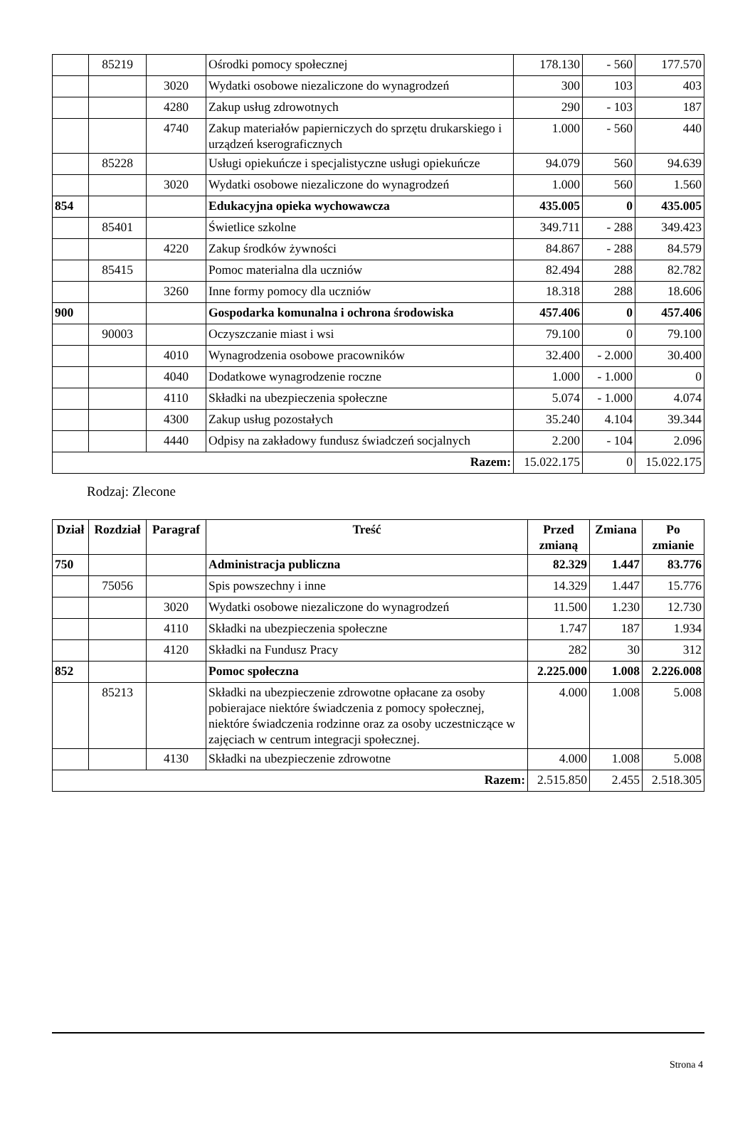| | 85219 | | Ośrodki pomocy społecznej | 178.130 | - 560 | 177.570 |
| | | 3020 | Wydatki osobowe niezaliczone do wynagrodzeń | 300 | 103 | 403 |
| | | 4280 | Zakup usług zdrowotnych | 290 | - 103 | 187 |
| | | 4740 | Zakup materiałów papierniczych do sprzętu drukarskiego i urządzeń kserograficznych | 1.000 | - 560 | 440 |
| | 85228 | | Usługi opiekuńcze i specjalistyczne usługi opiekuńcze | 94.079 | 560 | 94.639 |
| | | 3020 | Wydatki osobowe niezaliczone do wynagrodzeń | 1.000 | 560 | 1.560 |
| 854 | | | Edukacyjna opieka wychowawcza | 435.005 | 0 | 435.005 |
| | 85401 | | Świetlice szkolne | 349.711 | - 288 | 349.423 |
| | | 4220 | Zakup środków żywności | 84.867 | - 288 | 84.579 |
| | 85415 | | Pomoc materialna dla uczniów | 82.494 | 288 | 82.782 |
| | | 3260 | Inne formy pomocy dla uczniów | 18.318 | 288 | 18.606 |
| 900 | | | Gospodarka komunalna i ochrona środowiska | 457.406 | 0 | 457.406 |
| | 90003 | | Oczyszczanie miast i wsi | 79.100 | 0 | 79.100 |
| | | 4010 | Wynagrodzenia osobowe pracowników | 32.400 | - 2.000 | 30.400 |
| | | 4040 | Dodatkowe wynagrodzenie roczne | 1.000 | - 1.000 | 0 |
| | | 4110 | Składki na ubezpieczenia społeczne | 5.074 | - 1.000 | 4.074 |
| | | 4300 | Zakup usług pozostałych | 35.240 | 4.104 | 39.344 |
| | | 4440 | Odpisy na zakładowy fundusz świadczeń socjalnych | 2.200 | - 104 | 2.096 |
| Razem: | | | | 15.022.175 | 0 | 15.022.175 |
Rodzaj: Zlecone
| Dział | Rozdział | Paragraf | Treść | Przed zmianą | Zmiana | Po zmianie |
| --- | --- | --- | --- | --- | --- | --- |
| 750 | | | Administracja publiczna | 82.329 | 1.447 | 83.776 |
| | 75056 | | Spis powszechny i inne | 14.329 | 1.447 | 15.776 |
| | | 3020 | Wydatki osobowe niezaliczone do wynagrodzeń | 11.500 | 1.230 | 12.730 |
| | | 4110 | Składki na ubezpieczenia społeczne | 1.747 | 187 | 1.934 |
| | | 4120 | Składki na Fundusz Pracy | 282 | 30 | 312 |
| 852 | | | Pomoc społeczna | 2.225.000 | 1.008 | 2.226.008 |
| | 85213 | | Składki na ubezpieczenie zdrowotne opłacane za osoby pobierajace niektóre świadczenia z pomocy społecznej, niektóre świadczenia rodzinne oraz za osoby uczestniczące w zajęciach w centrum integracji społecznej. | 4.000 | 1.008 | 5.008 |
| | | 4130 | Składki na ubezpieczenie zdrowotne | 4.000 | 1.008 | 5.008 |
| Razem: | | | | 2.515.850 | 2.455 | 2.518.305 |
Strona 4